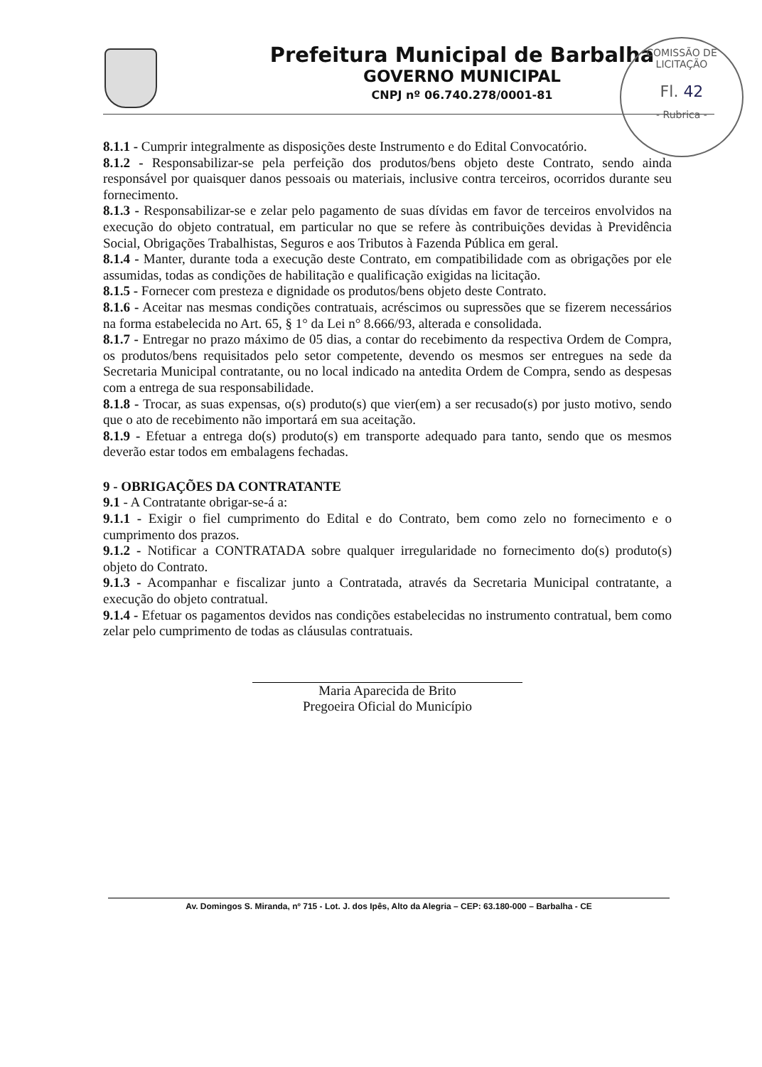Prefeitura Municipal de Barbalha
GOVERNO MUNICIPAL
CNPJ nº 06.740.278/0001-81
COMISSÃO DE LICITAÇÃO
Fl. 42
- Rubrica -
8.1.1 - Cumprir integralmente as disposições deste Instrumento e do Edital Convocatório.
8.1.2 - Responsabilizar-se pela perfeição dos produtos/bens objeto deste Contrato, sendo ainda responsável por quaisquer danos pessoais ou materiais, inclusive contra terceiros, ocorridos durante seu fornecimento.
8.1.3 - Responsabilizar-se e zelar pelo pagamento de suas dívidas em favor de terceiros envolvidos na execução do objeto contratual, em particular no que se refere às contribuições devidas à Previdência Social, Obrigações Trabalhistas, Seguros e aos Tributos à Fazenda Pública em geral.
8.1.4 - Manter, durante toda a execução deste Contrato, em compatibilidade com as obrigações por ele assumidas, todas as condições de habilitação e qualificação exigidas na licitação.
8.1.5 - Fornecer com presteza e dignidade os produtos/bens objeto deste Contrato.
8.1.6 - Aceitar nas mesmas condições contratuais, acréscimos ou supressões que se fizerem necessários na forma estabelecida no Art. 65, § 1° da Lei n° 8.666/93, alterada e consolidada.
8.1.7 - Entregar no prazo máximo de 05 dias, a contar do recebimento da respectiva Ordem de Compra, os produtos/bens requisitados pelo setor competente, devendo os mesmos ser entregues na sede da Secretaria Municipal contratante, ou no local indicado na antedita Ordem de Compra, sendo as despesas com a entrega de sua responsabilidade.
8.1.8 - Trocar, as suas expensas, o(s) produto(s) que vier(em) a ser recusado(s) por justo motivo, sendo que o ato de recebimento não importará em sua aceitação.
8.1.9 - Efetuar a entrega do(s) produto(s) em transporte adequado para tanto, sendo que os mesmos deverão estar todos em embalagens fechadas.
9 - OBRIGAÇÕES DA CONTRATANTE
9.1 - A Contratante obrigar-se-á a:
9.1.1 - Exigir o fiel cumprimento do Edital e do Contrato, bem como zelo no fornecimento e o cumprimento dos prazos.
9.1.2 - Notificar a CONTRATADA sobre qualquer irregularidade no fornecimento do(s) produto(s) objeto do Contrato.
9.1.3 - Acompanhar e fiscalizar junto a Contratada, através da Secretaria Municipal contratante, a execução do objeto contratual.
9.1.4 - Efetuar os pagamentos devidos nas condições estabelecidas no instrumento contratual, bem como zelar pelo cumprimento de todas as cláusulas contratuais.
Maria Aparecida de Brito
Pregoeira Oficial do Município
Av. Domingos S. Miranda, nº 715 - Lot. J. dos Ipês, Alto da Alegria – CEP: 63.180-000 – Barbalha - CE